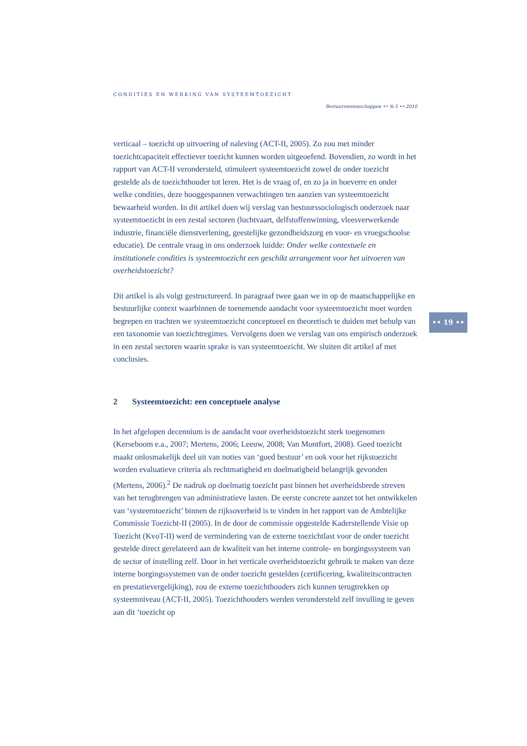CONDITIES EN WERKING VAN SYSTEEMTOEZICHT
Bestuurswetenschappen •• № 5 •• 2010
verticaal – toezicht op uitvoering of naleving (ACT-II, 2005). Zo zou met minder toezichtcapaciteit effectiever toezicht kunnen worden uitgeoefend. Bovendien, zo wordt in het rapport van ACT-II verondersteld, stimuleert systeemtoezicht zowel de onder toezicht gestelde als de toezichthouder tot leren. Het is de vraag of, en zo ja in hoeverre en onder welke condities, deze hooggespannen verwachtingen ten aanzien van systeemtoezicht bewaarheid worden. In dit artikel doen wij verslag van bestuurssociologisch onderzoek naar systeemtoezicht in een zestal sectoren (luchtvaart, delfstoffenwinning, vleesverwerkende industrie, financiële dienstverlening, geestelijke gezondheidszorg en voor- en vroegschoolse educatie). De centrale vraag in ons onderzoek luidde: Onder welke contextuele en institutionele condities is systeemtoezicht een geschikt arrangement voor het uitvoeren van overheidstoezicht?
Dit artikel is als volgt gestructureerd. In paragraaf twee gaan we in op de maatschappelijke en bestuurlijke context waarbinnen de toenemende aandacht voor systeemtoezicht moet worden begrepen en trachten we systeemtoezicht conceptueel en theoretisch te duiden met behulp van een taxonomie van toezichtregimes. Vervolgens doen we verslag van ons empirisch onderzoek in een zestal sectoren waarin sprake is van systeemtoezicht. We sluiten dit artikel af met conclusies.
2 Systeemtoezicht: een conceptuele analyse
In het afgelopen decennium is de aandacht voor overheidstoezicht sterk toegenomen (Kerseboom e.a., 2007; Mertens, 2006; Leeuw, 2008; Van Montfort, 2008). Goed toezicht maakt onlosmakelijk deel uit van noties van ‘goed bestuur’ en ook voor het rijkstoezicht worden evaluatieve criteria als rechtmatigheid en doelmatigheid belangrijk gevonden (Mertens, 2006).<sup>2</sup> De nadruk op doelmatig toezicht past binnen het overheidsbrede streven van het terugbrengen van administratieve lasten. De eerste concrete aanzet tot het ontwikkelen van ‘systeemtoezicht’ binnen de rijksoverheid is te vinden in het rapport van de Ambtelijke Commissie Toezicht-II (2005). In de door de commissie opgestelde Kaderstellende Visie op Toezicht (KvoT-II) werd de vermindering van de externe toezichtlast voor de onder toezicht gestelde direct gerelateerd aan de kwaliteit van het interne controle- en borgingssysteem van de sector of instelling zelf. Door in het verticale overheidstoezicht gebruik te maken van deze interne borgingssystemen van de onder toezicht gestelden (certificering, kwaliteitscontracten en prestatievergelijking), zou de externe toezichthouders zich kunnen terugtrekken op systeemniveau (ACT-II, 2005). Toezichthouders werden verondersteld zelf invulling te geven aan dit ‘toezicht op
•• 19 ••